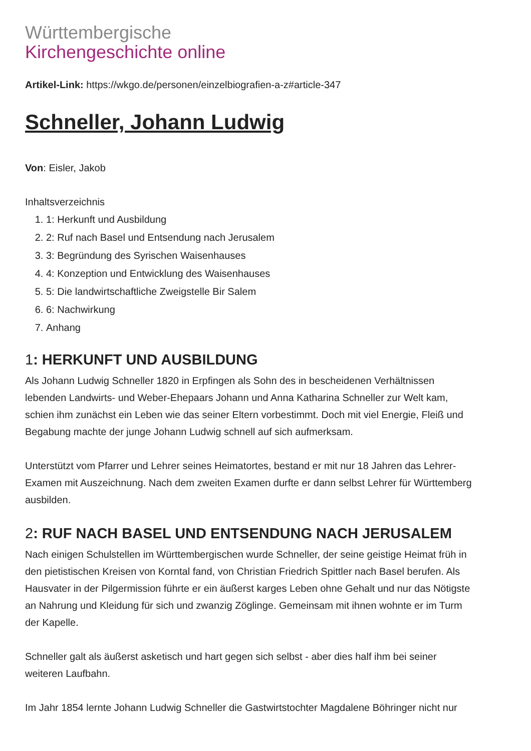Württembergische
Kirchengeschichte online
Artikel-Link: https://wkgo.de/personen/einzelbiografien-a-z#article-347
Schneller, Johann Ludwig
Von: Eisler, Jakob
Inhaltsverzeichnis
1. 1: Herkunft und Ausbildung
2. 2: Ruf nach Basel und Entsendung nach Jerusalem
3. 3: Begründung des Syrischen Waisenhauses
4. 4: Konzeption und Entwicklung des Waisenhauses
5. 5: Die landwirtschaftliche Zweigstelle Bir Salem
6. 6: Nachwirkung
7. Anhang
1: HERKUNFT UND AUSBILDUNG
Als Johann Ludwig Schneller 1820 in Erpfingen als Sohn des in bescheidenen Verhältnissen lebenden Landwirts- und Weber-Ehepaars Johann und Anna Katharina Schneller zur Welt kam, schien ihm zunächst ein Leben wie das seiner Eltern vorbestimmt. Doch mit viel Energie, Fleiß und Begabung machte der junge Johann Ludwig schnell auf sich aufmerksam.
Unterstützt vom Pfarrer und Lehrer seines Heimatortes, bestand er mit nur 18 Jahren das Lehrer-Examen mit Auszeichnung. Nach dem zweiten Examen durfte er dann selbst Lehrer für Württemberg ausbilden.
2: RUF NACH BASEL UND ENTSENDUNG NACH JERUSALEM
Nach einigen Schulstellen im Württembergischen wurde Schneller, der seine geistige Heimat früh in den pietistischen Kreisen von Korntal fand, von Christian Friedrich Spittler nach Basel berufen. Als Hausvater in der Pilgermission führte er ein äußerst karges Leben ohne Gehalt und nur das Nötigste an Nahrung und Kleidung für sich und zwanzig Zöglinge. Gemeinsam mit ihnen wohnte er im Turm der Kapelle.
Schneller galt als äußerst asketisch und hart gegen sich selbst - aber dies half ihm bei seiner weiteren Laufbahn.
Im Jahr 1854 lernte Johann Ludwig Schneller die Gastwirtstochter Magdalene Böhringer nicht nur